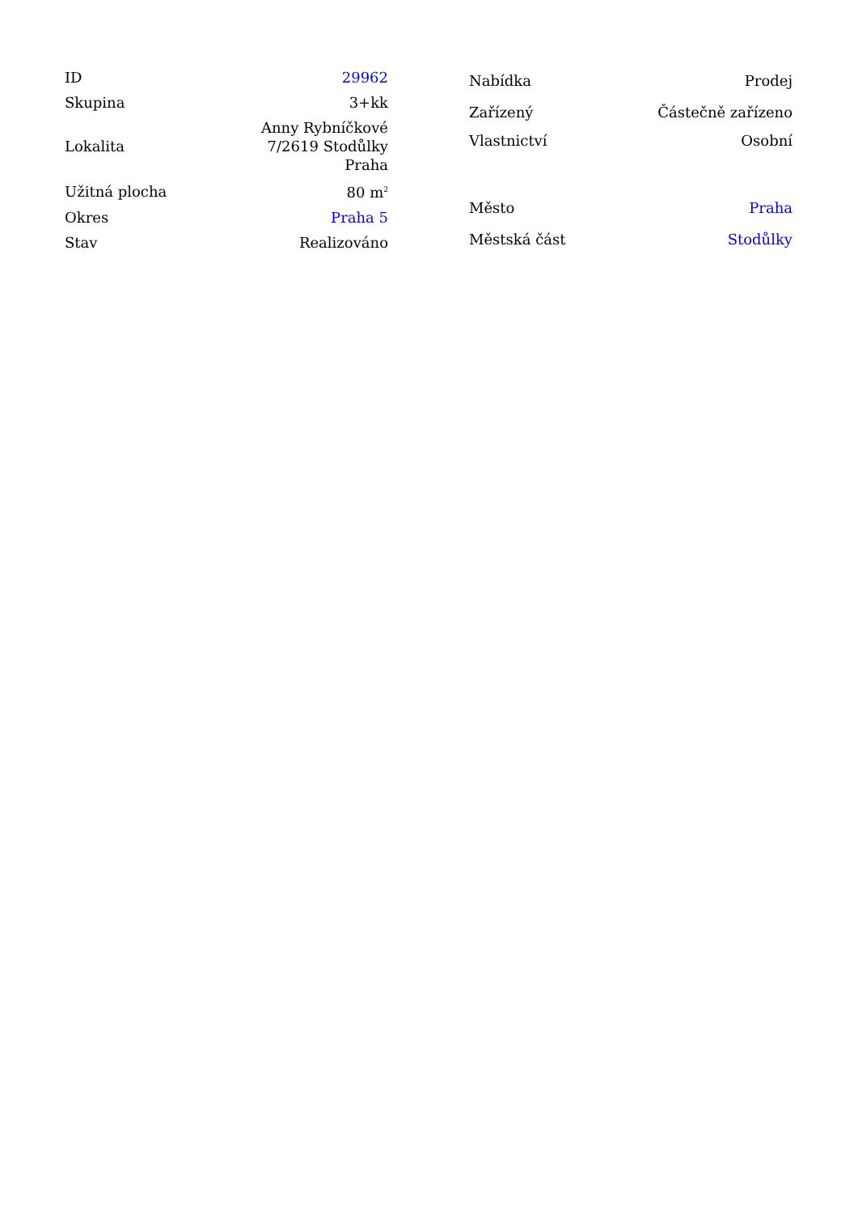| ID | 29962 |
| Skupina | 3+kk |
| Lokalita | Anny Rybníčkové 7/2619 Stodůlky Praha |
| Užitná plocha | 80 m<sup>2</sup> |
| Okres | Praha 5 |
| Stav | Realizováno |
| Nabídka | Prodej |
| Zařízený | Částečně zařízeno |
| Vlastnictví | Osobní |
| Město | Praha |
| Městská část | Stodůlky |